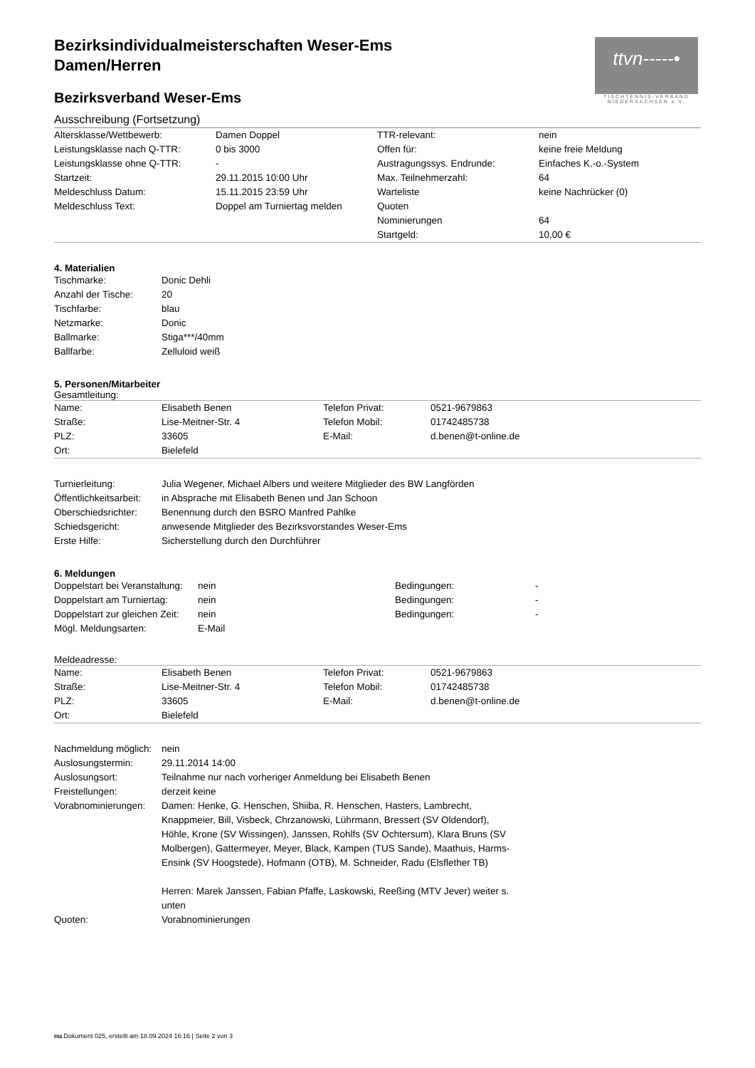ttvn-----•
TISCHTENNIS-VERBAND NIEDERSACHSEN e.V.
Bezirksindividualmeisterschaften Weser-Ems
Damen/Herren
Bezirksverband Weser-Ems
Ausschreibung (Fortsetzung)
| Altersklasse/Wettbewerb: | Damen Doppel | TTR-relevant: | nein |
| Leistungsklasse nach Q-TTR: | 0 bis 3000 | Offen für: | keine freie Meldung |
| Leistungsklasse ohne Q-TTR: | - | Austragungssys. Endrunde: | Einfaches K.-o.-System |
| Startzeit: | 29.11.2015 10:00 Uhr | Max. Teilnehmerzahl: | 64 |
| Meldeschluss Datum: | 15.11.2015 23:59 Uhr | Warteliste | keine Nachrücker (0) |
| Meldeschluss Text: | Doppel am Turniertag melden | Quoten | |
| | | Nominierungen | 64 |
| | | Startgeld: | 10,00 € |
4. Materialien
| Tischmarke: | Donic Dehli |
| Anzahl der Tische: | 20 |
| Tischfarbe: | blau |
| Netzmarke: | Donic |
| Ballmarke: | Stiga***/40mm |
| Ballfarbe: | Zelluloid weiß |
5. Personen/Mitarbeiter
Gesamtleitung:
| Name: | Elisabeth Benen | Telefon Privat: | 0521-9679863 |
| Straße: | Lise-Meitner-Str. 4 | Telefon Mobil: | 01742485738 |
| PLZ: | 33605 | E-Mail: | d.benen@t-online.de |
| Ort: | Bielefeld | | |
| Turnierleitung: | Julia Wegener, Michael Albers und weitere Mitglieder des BW Langförden |
| Öffentlichkeitsarbeit: | in Absprache mit Elisabeth Benen und Jan Schoon |
| Oberschiedsrichter: | Benennung durch den BSRO Manfred Pahlke |
| Schiedsgericht: | anwesende Mitglieder des Bezirksvorstandes Weser-Ems |
| Erste Hilfe: | Sicherstellung durch den Durchführer |
6. Meldungen
| Doppelstart bei Veranstaltung: | nein | Bedingungen: | - |
| Doppelstart am Turniertag: | nein | Bedingungen: | - |
| Doppelstart zur gleichen Zeit: | nein | Bedingungen: | - |
| Mögl. Meldungsarten: | E-Mail | | |
Meldeadresse:
| Name: | Elisabeth Benen | Telefon Privat: | 0521-9679863 |
| Straße: | Lise-Meitner-Str. 4 | Telefon Mobil: | 01742485738 |
| PLZ: | 33605 | E-Mail: | d.benen@t-online.de |
| Ort: | Bielefeld | | |
| Nachmeldung möglich: | nein |
| Auslosungstermin: | 29.11.2014 14:00 |
| Auslosungsort: | Teilnahme nur nach vorheriger Anmeldung bei Elisabeth Benen |
| Freistellungen: | derzeit keine |
| Vorabnominierungen: | Damen: Henke, G. Henschen, Shiiba, R. Henschen, Hasters, Lambrecht, Knappmeier, Bill, Visbeck, Chrzanowski, Lührmann, Bressert (SV Oldendorf), Höhle, Krone (SV Wissingen), Janssen, Rohlfs (SV Ochtersum), Klara Bruns (SV Molbergen), Gattermeyer, Meyer, Black, Kampen (TUS Sande), Maathuis, Harms-Ensink (SV Hoogstede), Hofmann (OTB), M. Schneider, Radu (Elsflether TB) Herren: Marek Janssen, Fabian Pfaffe, Laskowski, Reeßing (MTV Jever) weiter s. unten |
| Quoten: | Vorabnominierungen |
nu.Dokument 025, erstellt am 18.09.2024 16:16 | Seite 2 von 3